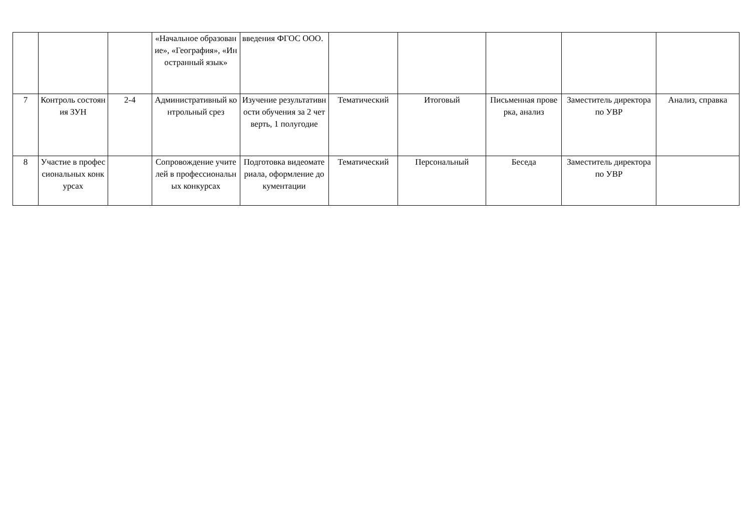| | | | «Начальное образование», «География», «Иностранный язык» | введения ФГОС ООО. | | | | | |
| 7 | Контроль состояния ЗУН | 2-4 | Административный контрольный срез | Изучение результативности обучения за 2 четверть, 1 полугодие | Тематический | Итоговый | Письменная проверка, анализ | Заместитель директора по УВР | Анализ, справка |
| 8 | Участие в профессиональных конкурсах | | Сопровождение учителей в профессиональных конкурсах | Подготовка видеоматериала, оформление документации | Тематический | Персональный | Беседа | Заместитель директора по УВР | |